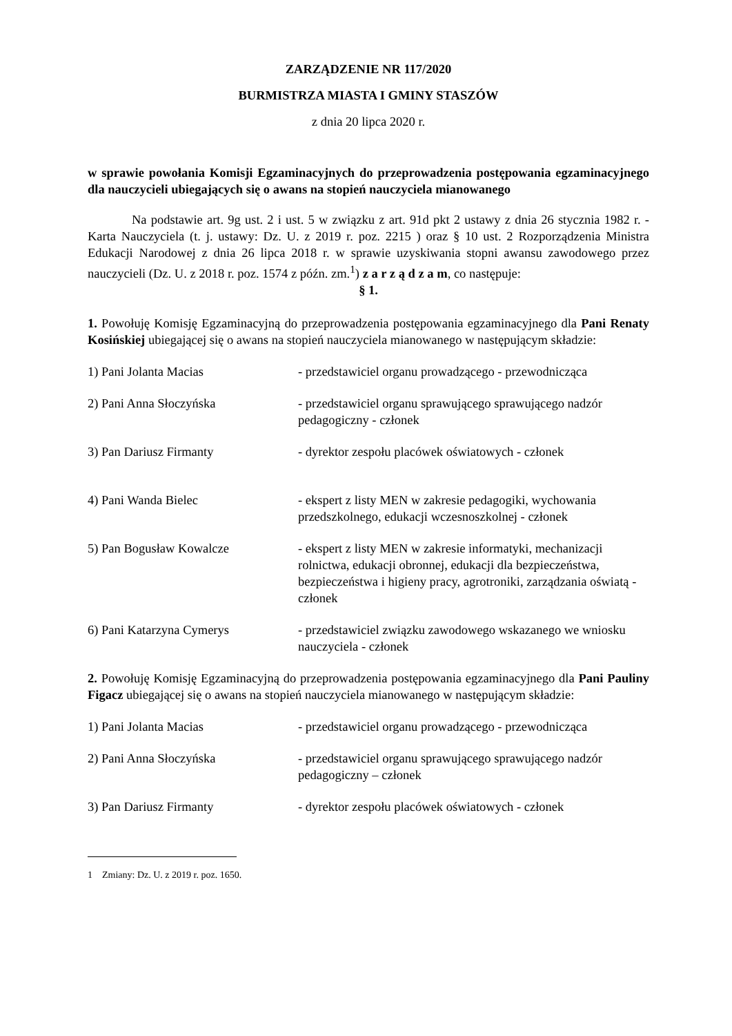ZARZĄDZENIE NR 117/2020
BURMISTRZA MIASTA I GMINY STASZÓW
z dnia 20 lipca 2020 r.
w sprawie powołania Komisji Egzaminacyjnych do przeprowadzenia postępowania egzaminacyjnego dla nauczycieli ubiegających się o awans na stopień nauczyciela mianowanego
Na podstawie art. 9g ust. 2 i ust. 5 w związku z art. 91d pkt 2 ustawy z dnia 26 stycznia 1982 r. - Karta Nauczyciela (t. j. ustawy: Dz. U. z 2019 r. poz. 2215 ) oraz § 10 ust. 2 Rozporządzenia Ministra Edukacji Narodowej z dnia 26 lipca 2018 r. w sprawie uzyskiwania stopni awansu zawodowego przez nauczycieli (Dz. U. z 2018 r. poz. 1574 z późn. zm.<sup>1</sup>) z a r z ą d z a m, co następuje:
§ 1.
1. Powołuję Komisję Egzaminacyjną do przeprowadzenia postępowania egzaminacyjnego dla Pani Renaty Kosińskiej ubiegającej się o awans na stopień nauczyciela mianowanego w następującym składzie:
1) Pani Jolanta Macias - przedstawiciel organu prowadzącego - przewodnicząca
2) Pani Anna Słoczyńska - przedstawiciel organu sprawującego sprawującego nadzór pedagogiczny - członek
3) Pan Dariusz Firmanty - dyrektor zespołu placówek oświatowych - członek
4) Pani Wanda Bielec - ekspert z listy MEN w zakresie pedagogiki, wychowania przedszkolnego, edukacji wczesnoszkolnej - członek
5) Pan Bogusław Kowalcze - ekspert z listy MEN w zakresie informatyki, mechanizacji rolnictwa, edukacji obronnej, edukacji dla bezpieczeństwa, bezpieczeństwa i higieny pracy, agrotroniki, zarządzania oświatą - członek
6) Pani Katarzyna Cymerys - przedstawiciel związku zawodowego wskazanego we wniosku nauczyciela - członek
2. Powołuję Komisję Egzaminacyjną do przeprowadzenia postępowania egzaminacyjnego dla Pani Pauliny Figacz ubiegającej się o awans na stopień nauczyciela mianowanego w następującym składzie:
1) Pani Jolanta Macias - przedstawiciel organu prowadzącego - przewodnicząca
2) Pani Anna Słoczyńska - przedstawiciel organu sprawującego sprawującego nadzór pedagogiczny – członek
3) Pan Dariusz Firmanty - dyrektor zespołu placówek oświatowych - członek
1 Zmiany: Dz. U. z 2019 r. poz. 1650.